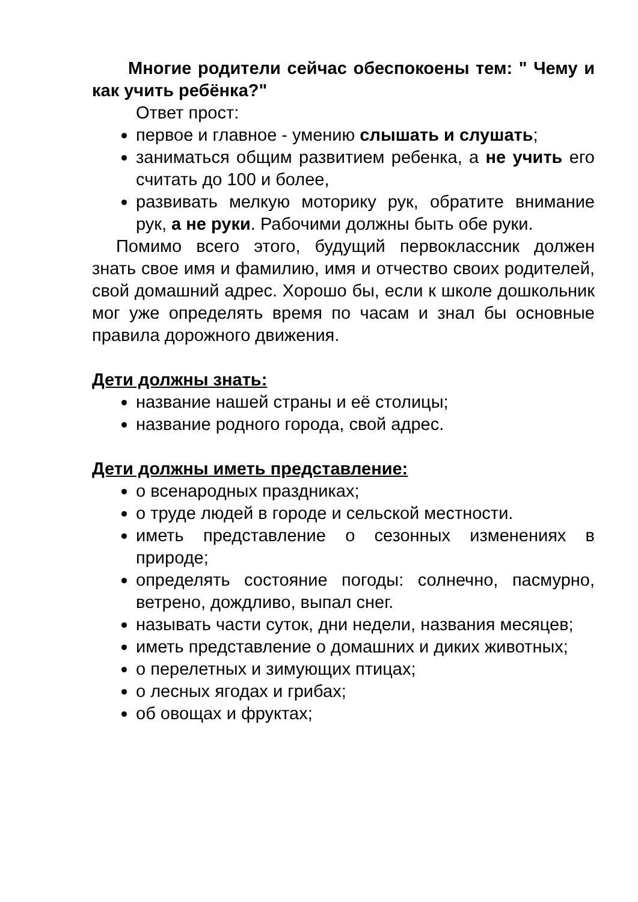Многие родители сейчас обеспокоены тем: " Чему и как учить ребёнка?"
Ответ прост:
первое и главное - умению слышать и слушать;
заниматься общим развитием ребенка, а не учить его считать до 100 и более,
развивать мелкую моторику рук, обратите внимание рук, а не руки. Рабочими должны быть обе руки.
Помимо всего этого, будущий первоклассник должен знать свое имя и фамилию, имя и отчество своих родителей, свой домашний адрес. Хорошо бы, если к школе дошкольник мог уже определять время по часам и знал бы основные правила дорожного движения.
Дети должны знать:
название нашей страны и её столицы;
название родного города, свой адрес.
Дети должны иметь представление:
о всенародных праздниках;
о труде людей в городе и сельской местности.
иметь представление о сезонных изменениях в природе;
определять состояние погоды: солнечно, пасмурно, ветрено, дождливо, выпал снег.
называть части суток, дни недели, названия месяцев;
иметь представление о домашних и диких животных;
о перелетных и зимующих птицах;
о лесных ягодах и грибах;
об овощах и фруктах;